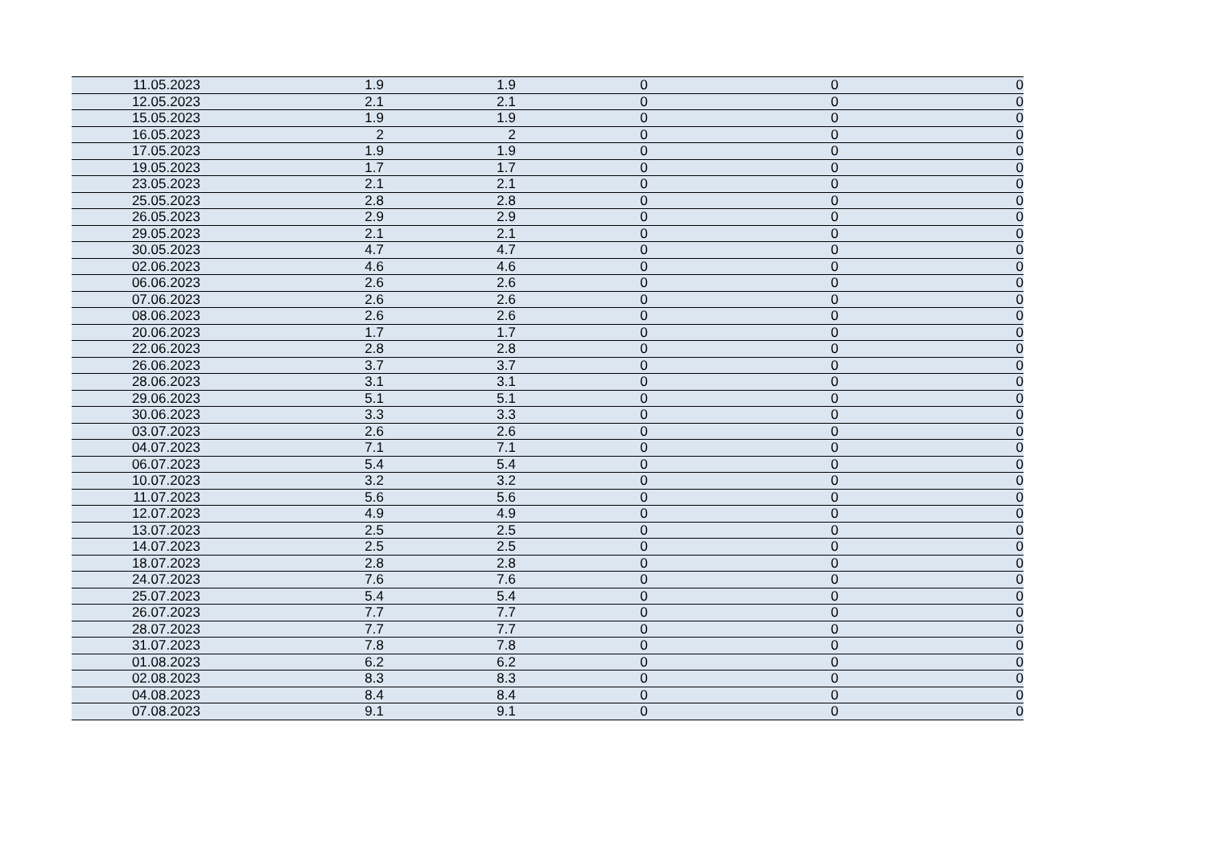| 11.05.2023 | 1.9 | 1.9 | 0 | 0 | 0 |
| 12.05.2023 | 2.1 | 2.1 | 0 | 0 | 0 |
| 15.05.2023 | 1.9 | 1.9 | 0 | 0 | 0 |
| 16.05.2023 | 2 | 2 | 0 | 0 | 0 |
| 17.05.2023 | 1.9 | 1.9 | 0 | 0 | 0 |
| 19.05.2023 | 1.7 | 1.7 | 0 | 0 | 0 |
| 23.05.2023 | 2.1 | 2.1 | 0 | 0 | 0 |
| 25.05.2023 | 2.8 | 2.8 | 0 | 0 | 0 |
| 26.05.2023 | 2.9 | 2.9 | 0 | 0 | 0 |
| 29.05.2023 | 2.1 | 2.1 | 0 | 0 | 0 |
| 30.05.2023 | 4.7 | 4.7 | 0 | 0 | 0 |
| 02.06.2023 | 4.6 | 4.6 | 0 | 0 | 0 |
| 06.06.2023 | 2.6 | 2.6 | 0 | 0 | 0 |
| 07.06.2023 | 2.6 | 2.6 | 0 | 0 | 0 |
| 08.06.2023 | 2.6 | 2.6 | 0 | 0 | 0 |
| 20.06.2023 | 1.7 | 1.7 | 0 | 0 | 0 |
| 22.06.2023 | 2.8 | 2.8 | 0 | 0 | 0 |
| 26.06.2023 | 3.7 | 3.7 | 0 | 0 | 0 |
| 28.06.2023 | 3.1 | 3.1 | 0 | 0 | 0 |
| 29.06.2023 | 5.1 | 5.1 | 0 | 0 | 0 |
| 30.06.2023 | 3.3 | 3.3 | 0 | 0 | 0 |
| 03.07.2023 | 2.6 | 2.6 | 0 | 0 | 0 |
| 04.07.2023 | 7.1 | 7.1 | 0 | 0 | 0 |
| 06.07.2023 | 5.4 | 5.4 | 0 | 0 | 0 |
| 10.07.2023 | 3.2 | 3.2 | 0 | 0 | 0 |
| 11.07.2023 | 5.6 | 5.6 | 0 | 0 | 0 |
| 12.07.2023 | 4.9 | 4.9 | 0 | 0 | 0 |
| 13.07.2023 | 2.5 | 2.5 | 0 | 0 | 0 |
| 14.07.2023 | 2.5 | 2.5 | 0 | 0 | 0 |
| 18.07.2023 | 2.8 | 2.8 | 0 | 0 | 0 |
| 24.07.2023 | 7.6 | 7.6 | 0 | 0 | 0 |
| 25.07.2023 | 5.4 | 5.4 | 0 | 0 | 0 |
| 26.07.2023 | 7.7 | 7.7 | 0 | 0 | 0 |
| 28.07.2023 | 7.7 | 7.7 | 0 | 0 | 0 |
| 31.07.2023 | 7.8 | 7.8 | 0 | 0 | 0 |
| 01.08.2023 | 6.2 | 6.2 | 0 | 0 | 0 |
| 02.08.2023 | 8.3 | 8.3 | 0 | 0 | 0 |
| 04.08.2023 | 8.4 | 8.4 | 0 | 0 | 0 |
| 07.08.2023 | 9.1 | 9.1 | 0 | 0 | 0 |